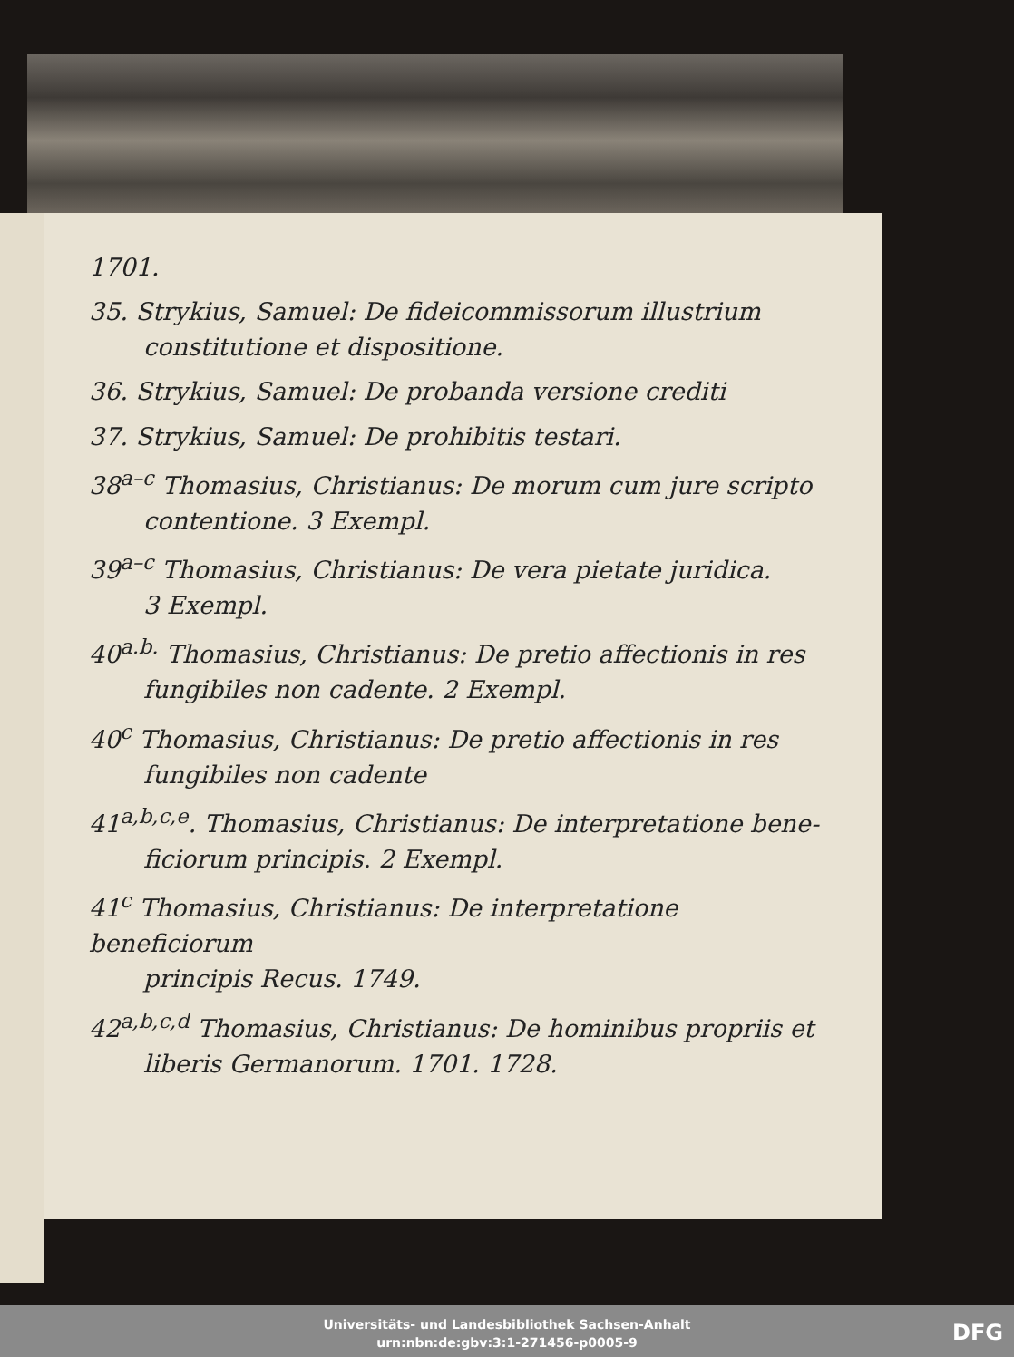1701.
35. Strykius, Samuel: De fideicommissorum illustrium
constitutione et dispositione.
36. Strykius, Samuel: De probanda versione crediti
37. Strykius, Samuel: De prohibitis testari.
38<sup>a–c</sup> Thomasius, Christianus: De morum cum jure scripto
contentione. 3 Exempl.
39<sup>a–c</sup> Thomasius, Christianus: De vera pietate juridica.
3 Exempl.
40<sup>a.b.</sup> Thomasius, Christianus: De pretio affectionis in res
fungibiles non cadente. 2 Exempl.
40<sup>c</sup> Thomasius, Christianus: De pretio affectionis in res
fungibiles non cadente
41<sup>a,b,c,e</sup>. Thomasius, Christianus: De interpretatione bene-
ficiorum principis. 2 Exempl.
41<sup>c</sup> Thomasius, Christianus: De interpretatione beneficiorum
principis Recus. 1749.
42<sup>a,b,c,d</sup> Thomasius, Christianus: De hominibus propriis et
liberis Germanorum. 1701. 1728.
Universitäts- und Landesbibliothek Sachsen-Anhalt
urn:nbn:de:gbv:3:1-271456-p0005-9
DFG